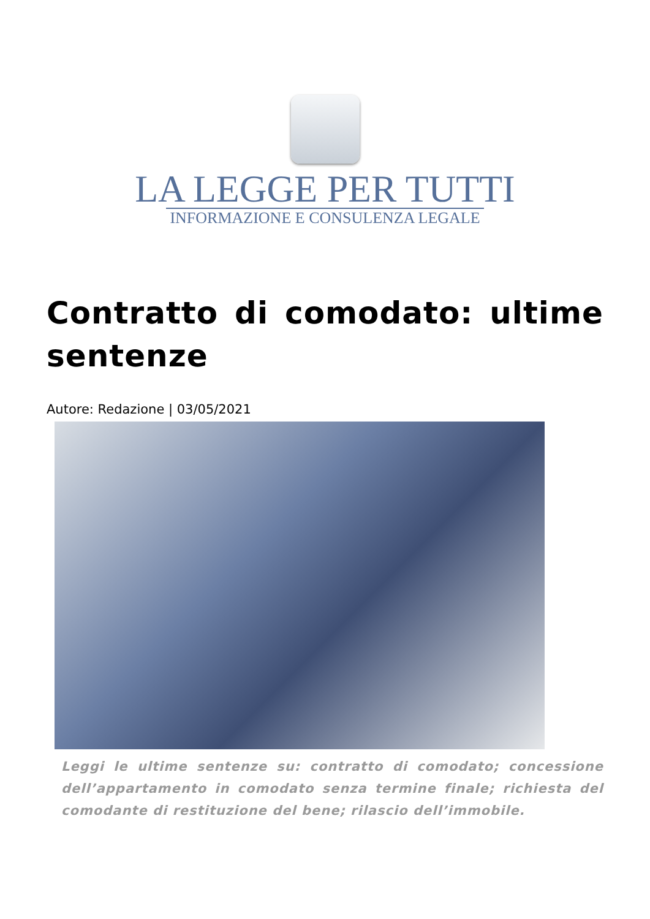LA LEGGE PER TUTTI
INFORMAZIONE E CONSULENZA LEGALE
Contratto di comodato: ultime sentenze
Autore: Redazione | 03/05/2021
Leggi le ultime sentenze su: contratto di comodato; concessione dell’appartamento in comodato senza termine finale; richiesta del comodante di restituzione del bene; rilascio dell’immobile.